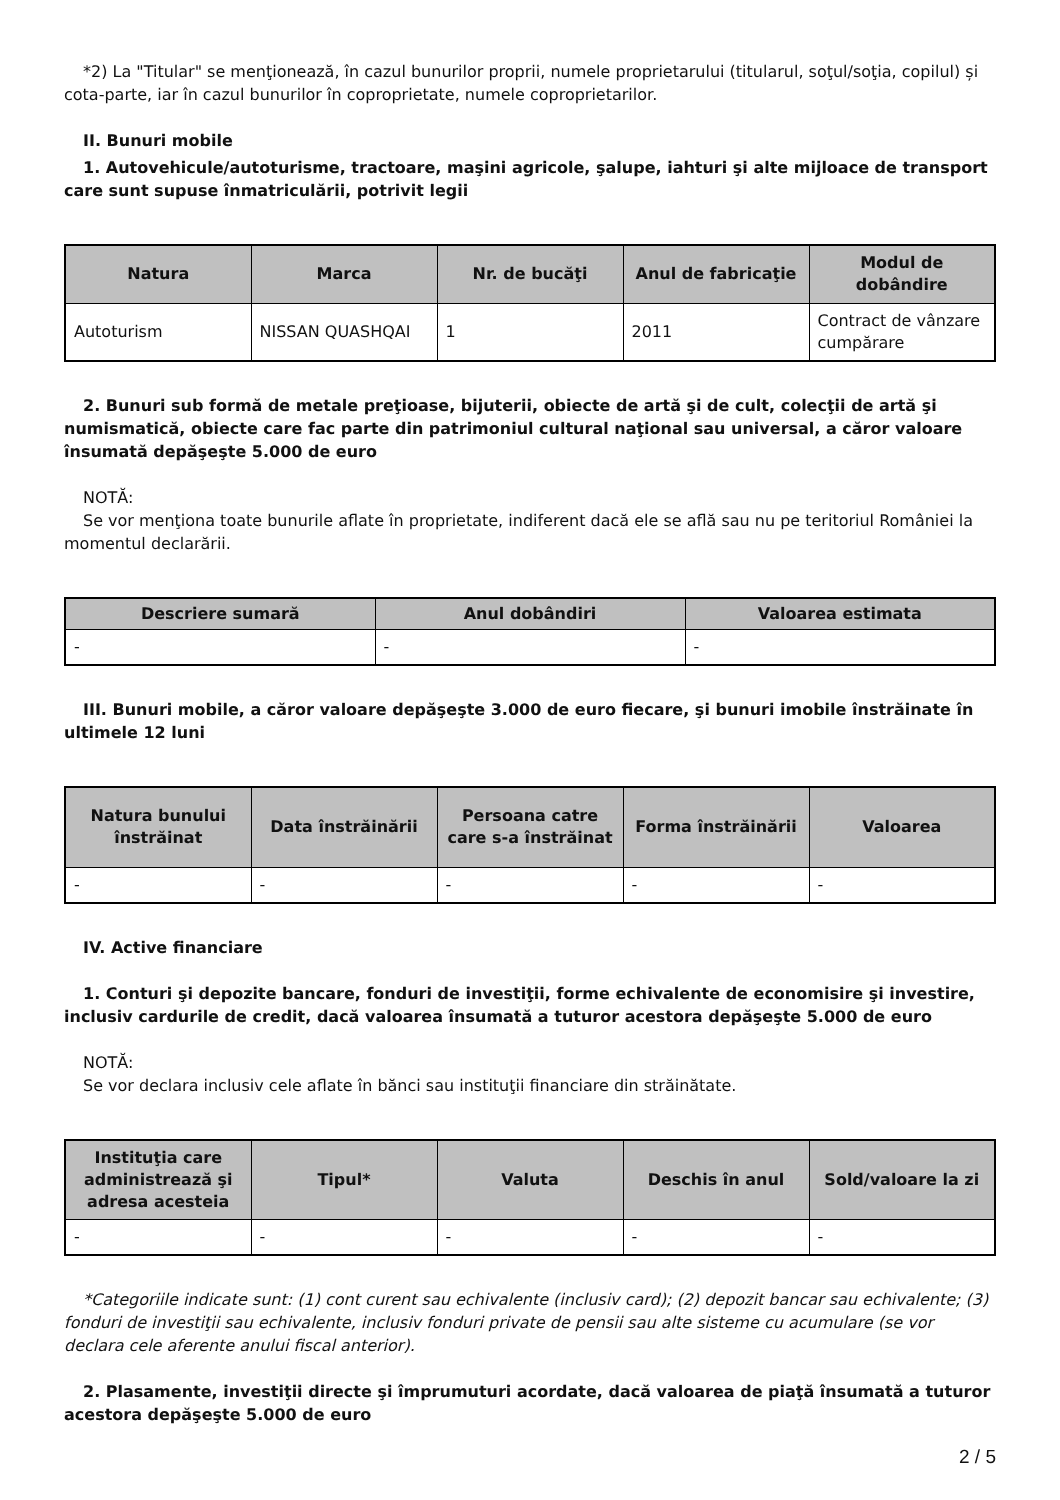*2) La "Titular" se menţionează, în cazul bunurilor proprii, numele proprietarului (titularul, soţul/soţia, copilul) și cota-parte, iar în cazul bunurilor în coproprietate, numele coproprietarilor.
II. Bunuri mobile
1. Autovehicule/autoturisme, tractoare, maşini agricole, şalupe, iahturi şi alte mijloace de transport care sunt supuse înmatriculării, potrivit legii
| Natura | Marca | Nr. de bucăţi | Anul de fabricaţie | Modul de dobândire |
| --- | --- | --- | --- | --- |
| Autoturism | NISSAN QUASHQAI | 1 | 2011 | Contract de vânzare cumpărare |
2. Bunuri sub formă de metale preţioase, bijuterii, obiecte de artă şi de cult, colecţii de artă şi numismatică, obiecte care fac parte din patrimoniul cultural naţional sau universal, a căror valoare însumată depăşeşte 5.000 de euro
NOTĂ:
Se vor menţiona toate bunurile aflate în proprietate, indiferent dacă ele se află sau nu pe teritoriul României la momentul declarării.
| Descriere sumară | Anul dobândiri | Valoarea estimata |
| --- | --- | --- |
| - | - | - |
III. Bunuri mobile, a căror valoare depăşeşte 3.000 de euro fiecare, şi bunuri imobile înstrăinate în ultimele 12 luni
| Natura bunului înstrăinat | Data înstrăinării | Persoana catre care s-a înstrăinat | Forma înstrăinării | Valoarea |
| --- | --- | --- | --- | --- |
| - | - | - | - | - |
IV. Active financiare
1. Conturi şi depozite bancare, fonduri de investiţii, forme echivalente de economisire şi investire, inclusiv cardurile de credit, dacă valoarea însumată a tuturor acestora depăşeşte 5.000 de euro
NOTĂ:
Se vor declara inclusiv cele aflate în bănci sau instituţii financiare din străinătate.
| Instituţia care administrează şi adresa acesteia | Tipul* | Valuta | Deschis în anul | Sold/valoare la zi |
| --- | --- | --- | --- | --- |
| - | - | - | - | - |
*Categoriile indicate sunt: (1) cont curent sau echivalente (inclusiv card); (2) depozit bancar sau echivalente; (3) fonduri de investiţii sau echivalente, inclusiv fonduri private de pensii sau alte sisteme cu acumulare (se vor declara cele aferente anului fiscal anterior).
2. Plasamente, investiţii directe şi împrumuturi acordate, dacă valoarea de piaţă însumată a tuturor acestora depăşeşte 5.000 de euro
2 / 5